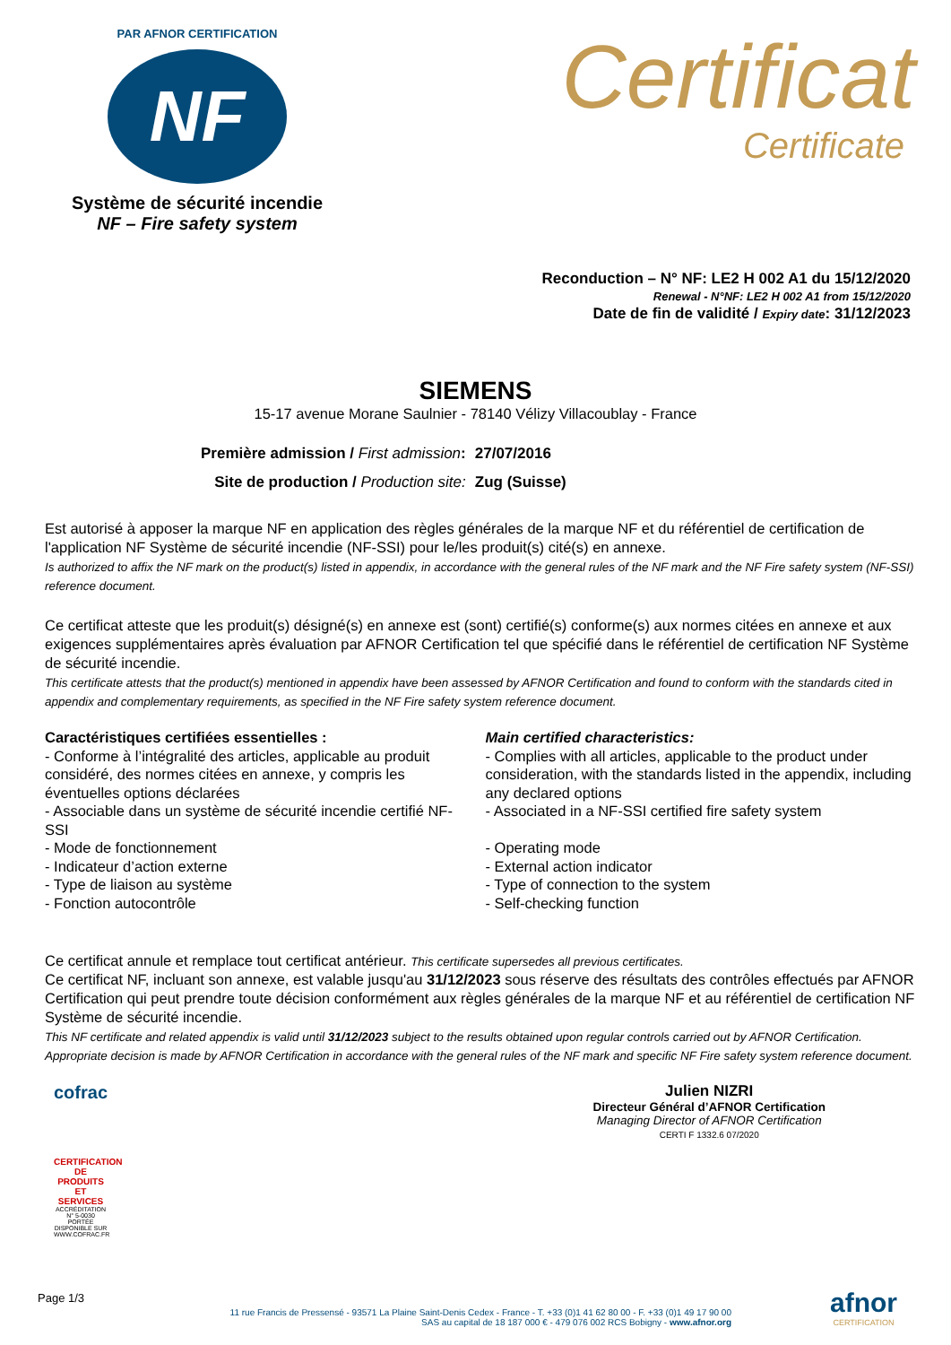PAR AFNOR CERTIFICATION
NF
Système de sécurité incendie
NF – Fire safety system
Certificat
Certificate
Reconduction – N° NF: LE2 H 002 A1 du 15/12/2020
Renewal - N°NF: LE2 H 002 A1 from 15/12/2020
Date de fin de validité / Expiry date: 31/12/2023
SIEMENS
15-17 avenue Morane Saulnier - 78140 Vélizy Villacoublay - France
| Première admission / First admission : | 27/07/2016 |
| Site de production / Production site: | Zug (Suisse) |
Est autorisé à apposer la marque NF en application des règles générales de la marque NF et du référentiel de certification de l'application NF Système de sécurité incendie (NF-SSI) pour le/les produit(s) cité(s) en annexe.
Is authorized to affix the NF mark on the product(s) listed in appendix, in accordance with the general rules of the NF mark and the NF Fire safety system (NF-SSI) reference document.
Ce certificat atteste que les produit(s) désigné(s) en annexe est (sont) certifié(s) conforme(s) aux normes citées en annexe et aux exigences supplémentaires après évaluation par AFNOR Certification tel que spécifié dans le référentiel de certification NF Système de sécurité incendie.
This certificate attests that the product(s) mentioned in appendix have been assessed by AFNOR Certification and found to conform with the standards cited in appendix and complementary requirements, as specified in the NF Fire safety system reference document.
Caractéristiques certifiées essentielles :
- Conforme à l’intégralité des articles, applicable au produit considéré, des normes citées en annexe, y compris les éventuelles options déclarées
- Associable dans un système de sécurité incendie certifié NF-SSI
- Mode de fonctionnement
- Indicateur d’action externe
- Type de liaison au système
- Fonction autocontrôle
Main certified characteristics:
- Complies with all articles, applicable to the product under consideration, with the standards listed in the appendix, including any declared options
- Associated in a NF-SSI certified fire safety system
- Operating mode
- External action indicator
- Type of connection to the system
- Self-checking function
Ce certificat annule et remplace tout certificat antérieur. This certificate supersedes all previous certificates.
Ce certificat NF, incluant son annexe, est valable jusqu'au 31/12/2023 sous réserve des résultats des contrôles effectués par AFNOR Certification qui peut prendre toute décision conformément aux règles générales de la marque NF et au référentiel de certification NF Système de sécurité incendie.
This NF certificate and related appendix is valid until 31/12/2023 subject to the results obtained upon regular controls carried out by AFNOR Certification. Appropriate decision is made by AFNOR Certification in accordance with the general rules of the NF mark and specific NF Fire safety system reference document.
cofrac
CERTIFICATION DE PRODUITS ET SERVICES
ACCRÉDITATION N° 5-0030 PORTÉE DISPONIBLE SUR WWW.COFRAC.FR
Julien NIZRI
Directeur Général d’AFNOR Certification
Managing Director of AFNOR Certification
CERTI F 1332.6 07/2020
Page 1/3
11 rue Francis de Pressensé - 93571 La Plaine Saint-Denis Cedex - France - T. +33 (0)1 41 62 80 00 - F. +33 (0)1 49 17 90 00
SAS au capital de 18 187 000 € - 479 076 002 RCS Bobigny - www.afnor.org
afnor
CERTIFICATION